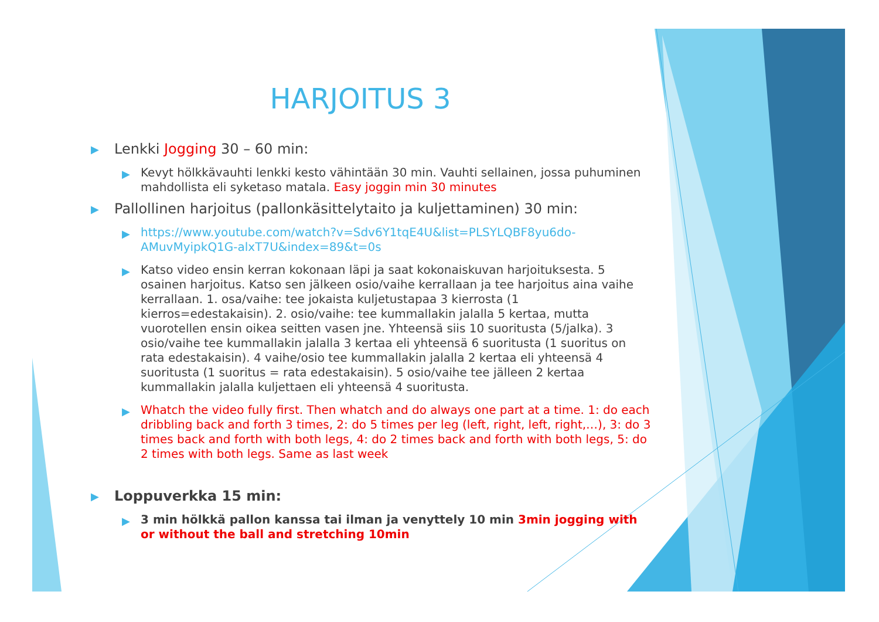HARJOITUS 3
▶ Lenkki Jogging 30 – 60 min:
▶ Kevyt hölkkävauhti lenkki kesto vähintään 30 min. Vauhti sellainen, jossa puhuminen mahdollista eli syketaso matala. Easy joggin min 30 minutes
▶ Pallollinen harjoitus (pallonkäsittelytaito ja kuljettaminen) 30 min:
▶ https://www.youtube.com/watch?v=Sdv6Y1tqE4U&list=PLSYLQBF8yu6do-AMuvMyipkQ1G-alxT7U&index=89&t=0s
▶ Katso video ensin kerran kokonaan läpi ja saat kokonaiskuvan harjoituksesta. 5 osainen harjoitus. Katso sen jälkeen osio/vaihe kerrallaan ja tee harjoitus aina vaihe kerrallaan. 1. osa/vaihe: tee jokaista kuljetustapaa 3 kierrosta (1 kierros=edestakaisin). 2. osio/vaihe: tee kummallakin jalalla 5 kertaa, mutta vuorotellen ensin oikea seitten vasen jne. Yhteensä siis 10 suoritusta (5/jalka). 3 osio/vaihe tee kummallakin jalalla 3 kertaa eli yhteensä 6 suoritusta (1 suoritus on rata edestakaisin). 4 vaihe/osio tee kummallakin jalalla 2 kertaa eli yhteensä 4 suoritusta (1 suoritus = rata edestakaisin). 5 osio/vaihe tee jälleen 2 kertaa kummallakin jalalla kuljettaen eli yhteensä 4 suoritusta.
▶ Whatch the video fully first. Then whatch and do always one part at a time. 1: do each dribbling back and forth 3 times, 2: do 5 times per leg (left, right, left, right,…), 3: do 3 times back and forth with both legs, 4: do 2 times back and forth with both legs, 5: do 2 times with both legs. Same as last week
▶ Loppuverkka 15 min:
▶ 3 min hölkkä pallon kanssa tai ilman ja venyttely 10 min 3min jogging with or without the ball and stretching 10min